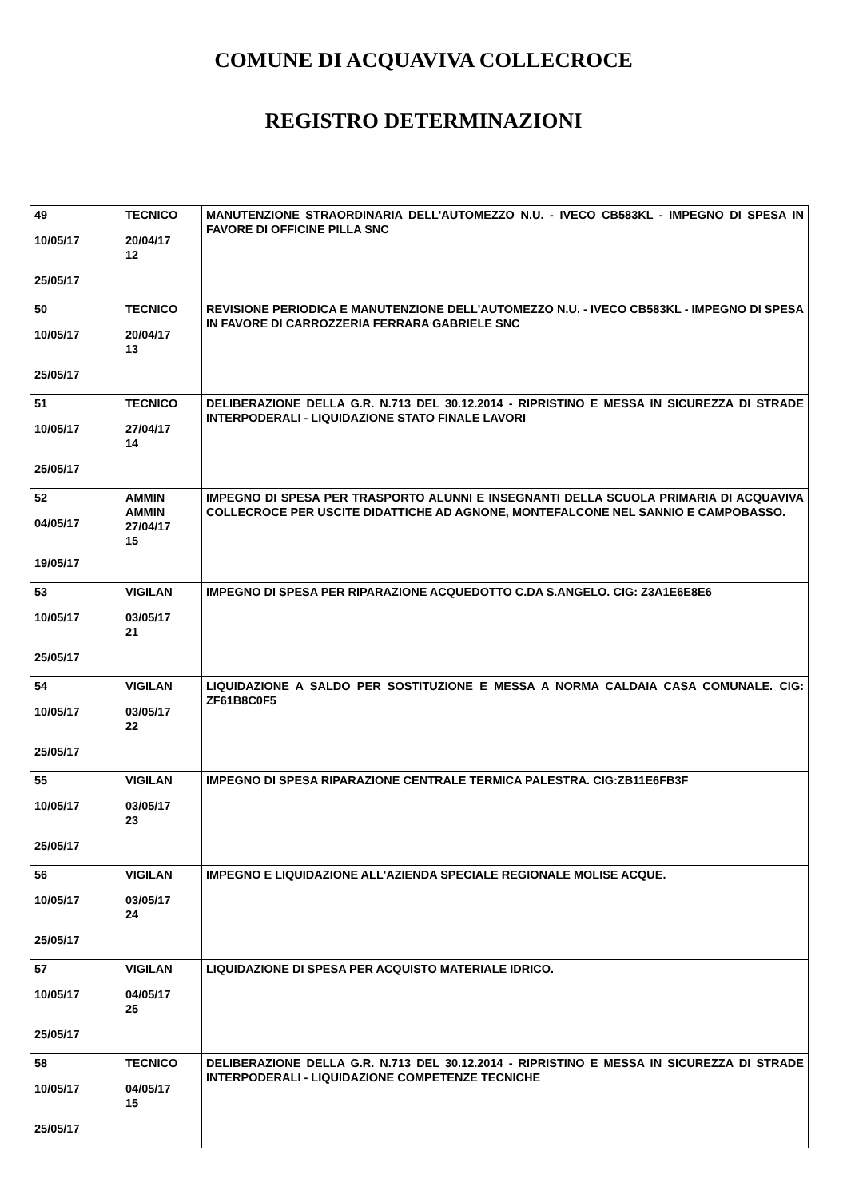COMUNE DI ACQUAVIVA COLLECROCE
REGISTRO DETERMINAZIONI
| 49 10/05/17 25/05/17 | TECNICO 20/04/17 12 | MANUTENZIONE STRAORDINARIA DELL'AUTOMEZZO N.U. - IVECO CB583KL - IMPEGNO DI SPESA IN FAVORE DI OFFICINE PILLA SNC |
| 50 10/05/17 25/05/17 | TECNICO 20/04/17 13 | REVISIONE PERIODICA E MANUTENZIONE DELL'AUTOMEZZO N.U. - IVECO CB583KL - IMPEGNO DI SPESA IN FAVORE DI CARROZZERIA FERRARA GABRIELE SNC |
| 51 10/05/17 25/05/17 | TECNICO 27/04/17 14 | DELIBERAZIONE DELLA G.R. N.713 DEL 30.12.2014 - RIPRISTINO E MESSA IN SICUREZZA DI STRADE INTERPODERALI - LIQUIDAZIONE STATO FINALE LAVORI |
| 52 04/05/17 19/05/17 | AMMIN AMMIN 27/04/17 15 | IMPEGNO DI SPESA PER TRASPORTO ALUNNI E INSEGNANTI DELLA SCUOLA PRIMARIA DI ACQUAVIVA COLLECROCE PER USCITE DIDATTICHE AD AGNONE, MONTEFALCONE NEL SANNIO E CAMPOBASSO. |
| 53 10/05/17 25/05/17 | VIGILAN 03/05/17 21 | IMPEGNO DI SPESA PER RIPARAZIONE ACQUEDOTTO C.DA S.ANGELO. CIG: Z3A1E6E8E6 |
| 54 10/05/17 25/05/17 | VIGILAN 03/05/17 22 | LIQUIDAZIONE A SALDO PER SOSTITUZIONE E MESSA A NORMA CALDAIA CASA COMUNALE. CIG: ZF61B8C0F5 |
| 55 10/05/17 25/05/17 | VIGILAN 03/05/17 23 | IMPEGNO DI SPESA RIPARAZIONE CENTRALE TERMICA PALESTRA. CIG:ZB11E6FB3F |
| 56 10/05/17 25/05/17 | VIGILAN 03/05/17 24 | IMPEGNO E LIQUIDAZIONE ALL'AZIENDA SPECIALE REGIONALE MOLISE ACQUE. |
| 57 10/05/17 25/05/17 | VIGILAN 04/05/17 25 | LIQUIDAZIONE DI SPESA PER ACQUISTO MATERIALE IDRICO. |
| 58 10/05/17 25/05/17 | TECNICO 04/05/17 15 | DELIBERAZIONE DELLA G.R. N.713 DEL 30.12.2014 - RIPRISTINO E MESSA IN SICUREZZA DI STRADE INTERPODERALI - LIQUIDAZIONE COMPETENZE TECNICHE |